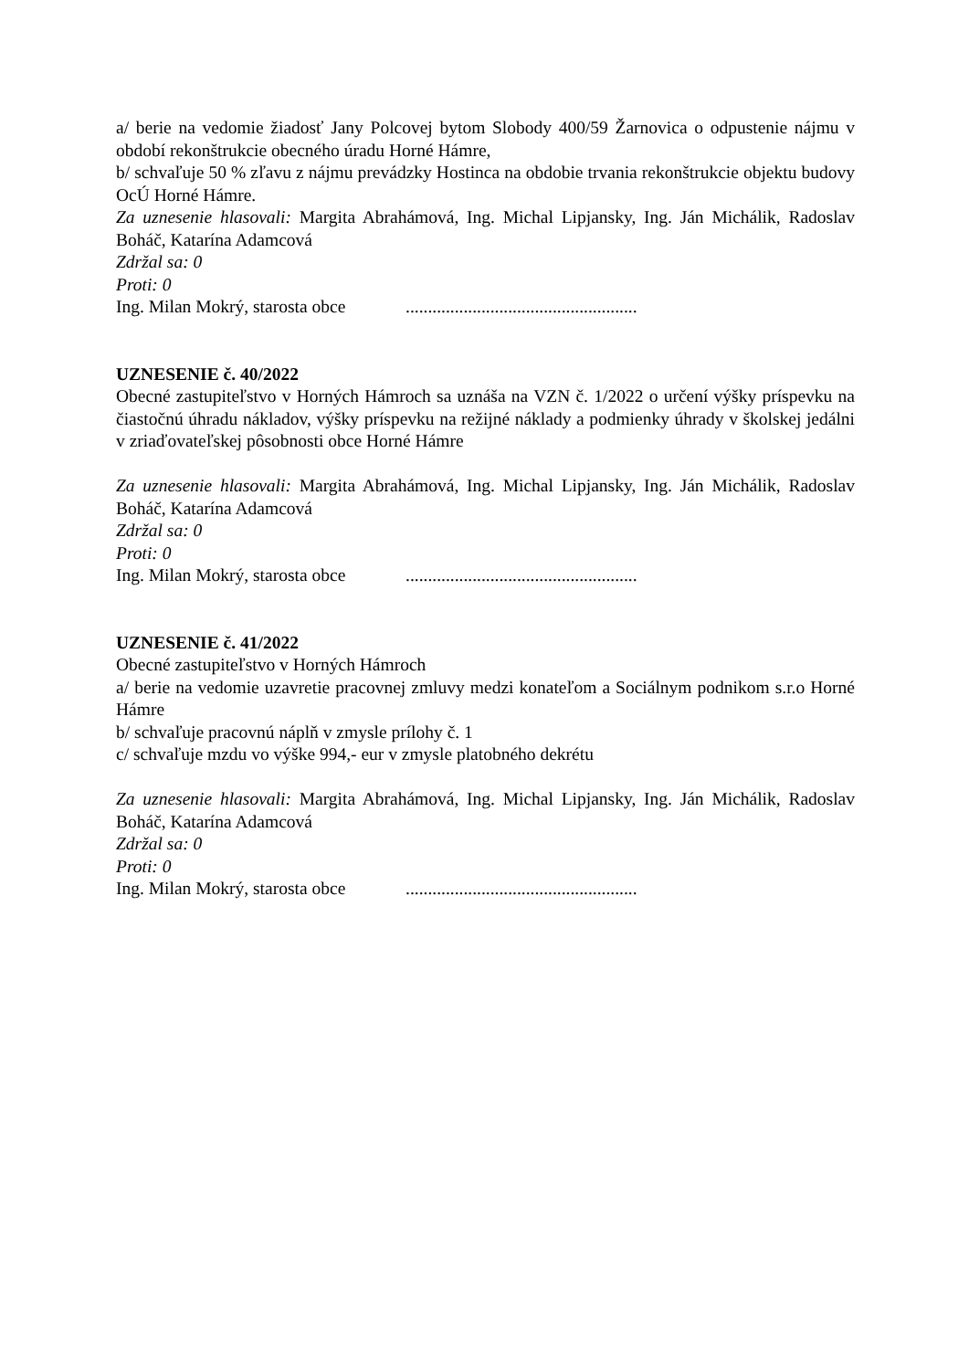a/ berie na vedomie žiadosť Jany Polcovej bytom Slobody 400/59 Žarnovica o odpustenie nájmu v období rekonštrukcie obecného úradu Horné Hámre,
b/ schvaľuje 50 % zľavu z nájmu prevádzky Hostinca na obdobie trvania rekonštrukcie objektu budovy OcÚ Horné Hámre.
Za uznesenie hlasovali: Margita Abrahámová, Ing. Michal Lipjansky, Ing. Ján Michálik, Radoslav Boháč, Katarína Adamcová
Zdržal sa: 0
Proti: 0
Ing. Milan Mokrý, starosta obce....................................................
UZNESENIE č. 40/2022
Obecné zastupiteľstvo v Horných Hámroch sa uznáša na VZN č. 1/2022 o určení výšky príspevku na čiastočnú úhradu nákladov, výšky príspevku na režijné náklady a podmienky úhrady v školskej jedálni v zriaďovateľskej pôsobnosti obce Horné Hámre
Za uznesenie hlasovali: Margita Abrahámová, Ing. Michal Lipjansky, Ing. Ján Michálik, Radoslav Boháč, Katarína Adamcová
Zdržal sa: 0
Proti: 0
Ing. Milan Mokrý, starosta obce....................................................
UZNESENIE č. 41/2022
Obecné zastupiteľstvo v Horných Hámroch
a/ berie na vedomie uzavretie pracovnej zmluvy medzi konateľom a Sociálnym podnikom s.r.o Horné Hámre
b/ schvaľuje pracovnú náplň v zmysle prílohy č. 1
c/ schvaľuje mzdu vo výške 994,- eur v zmysle platobného dekrétu
Za uznesenie hlasovali: Margita Abrahámová, Ing. Michal Lipjansky, Ing. Ján Michálik, Radoslav Boháč, Katarína Adamcová
Zdržal sa: 0
Proti: 0
Ing. Milan Mokrý, starosta obce....................................................